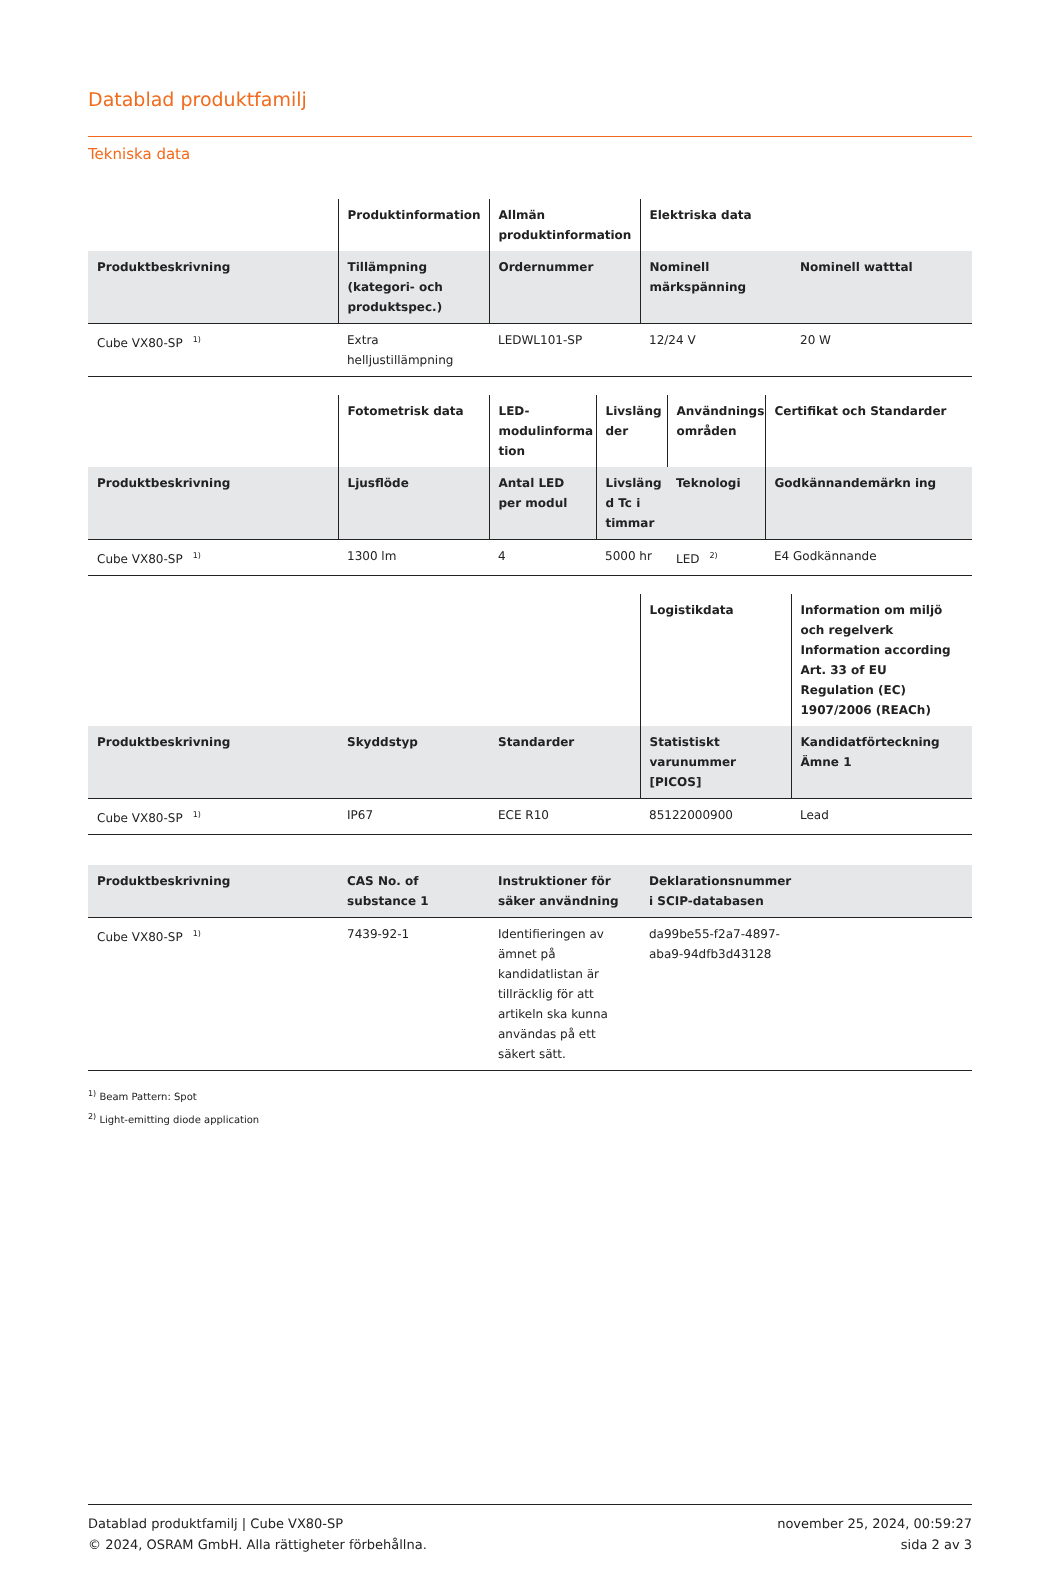Datablad produktfamilj
Tekniska data
| | Produktinformation | Allmän produktinformation | Elektriska data | |
| --- | --- | --- | --- | --- |
| Produktbeskrivning | Tillämpning (kategori- och produktspec.) | Ordernummer | Nominell märkspänning | Nominell watttal |
| Cube VX80-SP<sup>1)</sup> | Extra helljustillämpning | LEDWL101-SP | 12/24 V | 20 W |
| | Fotometrisk data | LED-modulinforma tion | Livsläng der | Användnings områden | Certifikat och Standarder |
| --- | --- | --- | --- | --- | --- |
| Produktbeskrivning | Ljusflöde | Antal LED per modul | Livsläng d Tc i timmar | Teknologi | Godkännandemärkn ing |
| Cube VX80-SP<sup>1)</sup> | 1300 lm | 4 | 5000 hr | LED<sup>2)</sup> | E4 Godkännande |
| | | | Logistikdata | Information om miljö och regelverk Information according Art. 33 of EU Regulation (EC) 1907/2006 (REACh) |
| --- | --- | --- | --- | --- |
| Produktbeskrivning | Skyddstyp | Standarder | Statistiskt varunummer [PICOS] | Kandidatförteckning Ämne 1 |
| Cube VX80-SP<sup>1)</sup> | IP67 | ECE R10 | 85122000900 | Lead |
| Produktbeskrivning | CAS No. of substance 1 | Instruktioner för säker användning | Deklarationsnummer i SCIP-databasen | |
| --- | --- | --- | --- | --- |
| Cube VX80-SP<sup>1)</sup> | 7439-92-1 | Identifieringen av ämnet på kandidatlistan är tillräcklig för att artikeln ska kunna användas på ett säkert sätt. | da99be55-f2a7-4897-aba9-94dfb3d43128 | |
<sup>1)</sup> Beam Pattern: Spot
<sup>2)</sup> Light-emitting diode application
Datablad produktfamilj | Cube VX80-SP
© 2024, OSRAM GmbH. Alla rättigheter förbehållna.
november 25, 2024, 00:59:27
sida 2 av 3